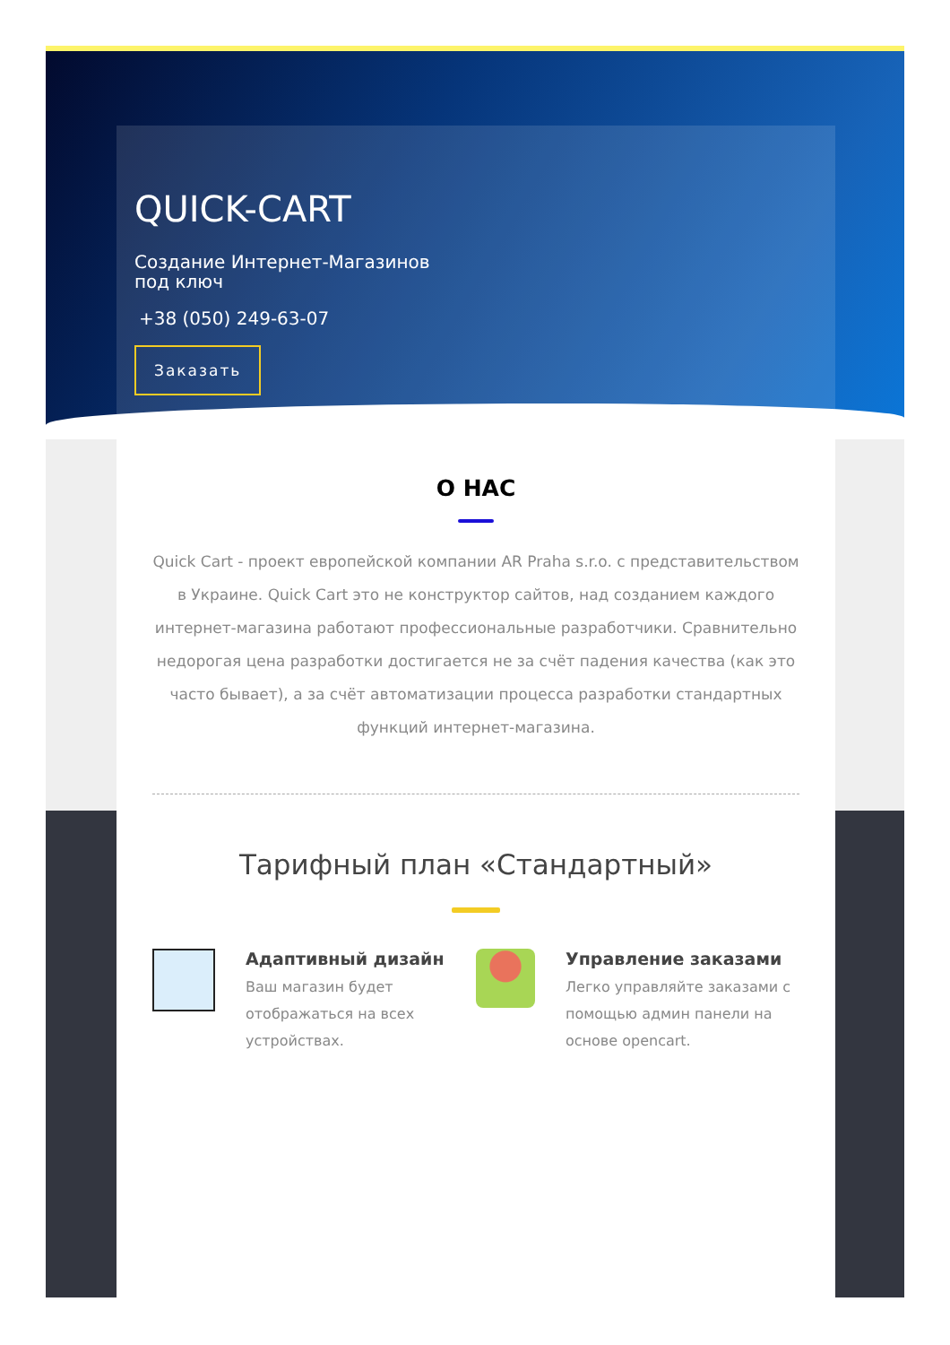QUICK-CART
Создание Интернет-Магазинов
под ключ
+38 (050) 249-63-07
Заказать
О НАС
Quick Cart - проект европейской компании AR Praha s.r.o. с представительством в Украине. Quick Cart это не конструктор сайтов, над созданием каждого интернет-магазина работают профессиональные разработчики. Сравнительно недорогая цена разработки достигается не за счёт падения качества (как это часто бывает), а за счёт автоматизации процесса разработки стандартных функций интернет-магазина.
Тарифный план «Стандартный»
Адаптивный дизайн
Ваш магазин будет отображаться на всех устройствах.
Управление заказами
Легко управляйте заказами с помощью админ панели на основе opencart.